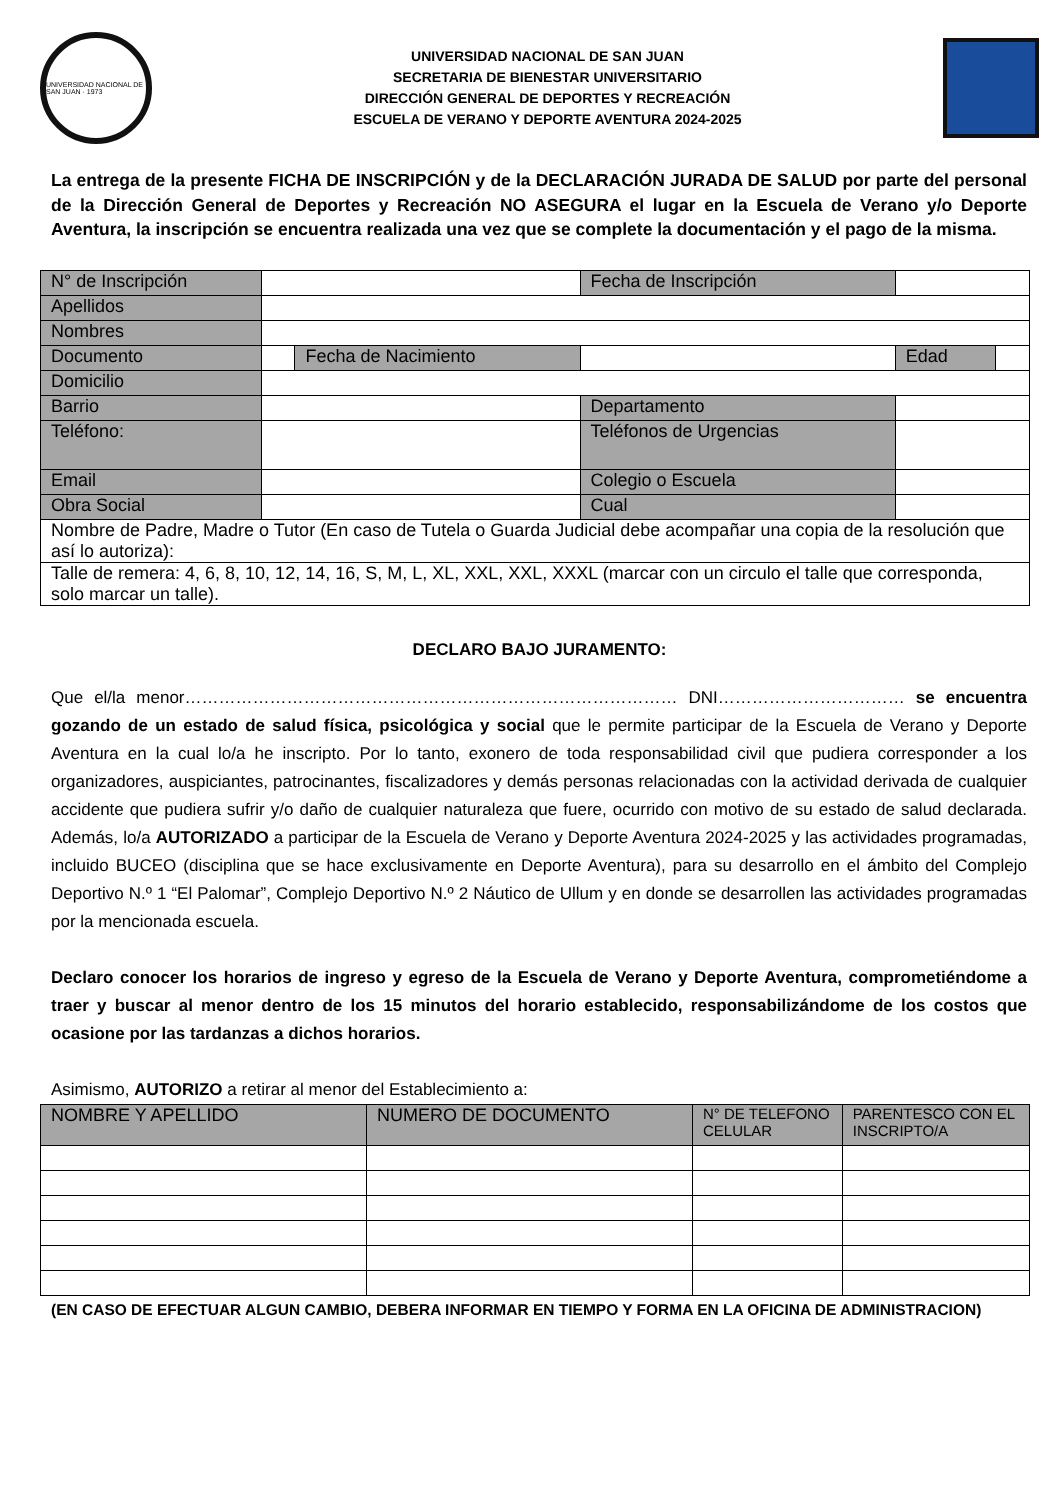UNIVERSIDAD NACIONAL DE SAN JUAN · 1973
UNIVERSIDAD NACIONAL DE SAN JUAN
SECRETARIA DE BIENESTAR UNIVERSITARIO
DIRECCIÓN GENERAL DE DEPORTES Y RECREACIÓN
ESCUELA DE VERANO Y DEPORTE AVENTURA 2024-2025
La entrega de la presente FICHA DE INSCRIPCIÓN y de la DECLARACIÓN JURADA DE SALUD por parte del personal de la Dirección General de Deportes y Recreación NO ASEGURA el lugar en la Escuela de Verano y/o Deporte Aventura, la inscripción se encuentra realizada una vez que se complete la documentación y el pago de la misma.
| N° de Inscripción | | | Fecha de Inscripción | | | |
| Apellidos | | | | | | |
| Nombres | | | | | | |
| Documento | | Fecha de Nacimiento | | | Edad | |
| Domicilio | | | | | | |
| Barrio | | | Departamento | | | |
| Teléfono: | | | Teléfonos de Urgencias | | | |
| Email | | | Colegio o Escuela | | | |
| Obra Social | | | Cual | | | |
| Nombre de Padre, Madre o Tutor (En caso de Tutela o Guarda Judicial debe acompañar una copia de la resolución que así lo autoriza): | | | | | | |
| Talle de remera: 4, 6, 8, 10, 12, 14, 16, S, M, L, XL, XXL, XXL, XXXL (marcar con un circulo el talle que corresponda, solo marcar un talle). | | | | | | |
DECLARO BAJO JURAMENTO:
Que el/la menor…………………………………………………………………………… DNI…………………………… se encuentra gozando de un estado de salud física, psicológica y social que le permite participar de la Escuela de Verano y Deporte Aventura en la cual lo/a he inscripto. Por lo tanto, exonero de toda responsabilidad civil que pudiera corresponder a los organizadores, auspiciantes, patrocinantes, fiscalizadores y demás personas relacionadas con la actividad derivada de cualquier accidente que pudiera sufrir y/o daño de cualquier naturaleza que fuere, ocurrido con motivo de su estado de salud declarada. Además, lo/a AUTORIZADO a participar de la Escuela de Verano y Deporte Aventura 2024-2025 y las actividades programadas, incluido BUCEO (disciplina que se hace exclusivamente en Deporte Aventura), para su desarrollo en el ámbito del Complejo Deportivo N.º 1 “El Palomar”, Complejo Deportivo N.º 2 Náutico de Ullum y en donde se desarrollen las actividades programadas por la mencionada escuela.
Declaro conocer los horarios de ingreso y egreso de la Escuela de Verano y Deporte Aventura, comprometiéndome a traer y buscar al menor dentro de los 15 minutos del horario establecido, responsabilizándome de los costos que ocasione por las tardanzas a dichos horarios.
Asimismo, AUTORIZO a retirar al menor del Establecimiento a:
| NOMBRE Y APELLIDO | NUMERO DE DOCUMENTO | N° DE TELEFONO CELULAR | PARENTESCO CON EL INSCRIPTO/A |
| --- | --- | --- | --- |
(EN CASO DE EFECTUAR ALGUN CAMBIO, DEBERA INFORMAR EN TIEMPO Y FORMA EN LA OFICINA DE ADMINISTRACION)